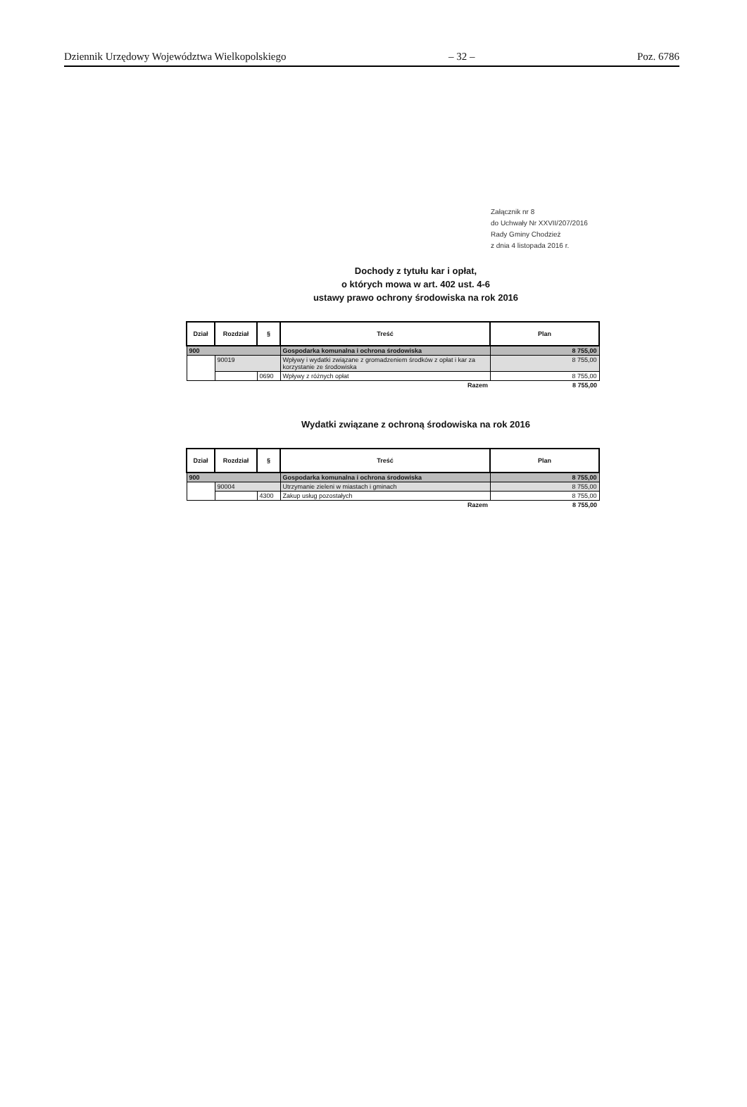Dziennik Urzędowy Województwa Wielkopolskiego – 32 – Poz. 6786
Załącznik nr 8
do Uchwały Nr XXVII/207/2016
Rady Gminy Chodzież
z dnia 4 listopada 2016 r.
Dochody z tytułu kar i opłat,
o których mowa w art. 402 ust. 4-6
ustawy prawo ochrony środowiska na rok 2016
| Dział | Rozdział | § | Treść | Plan |
| --- | --- | --- | --- | --- |
| 900 | | | Gospodarka komunalna i ochrona środowiska | 8 755,00 |
| | 90019 | | Wpływy i wydatki związane z gromadzeniem środków z opłat i kar za korzystanie ze środowiska | 8 755,00 |
| | | 0690 | Wpływy z różnych opłat | 8 755,00 |
| Razem | | | | 8 755,00 |
Wydatki związane z ochroną środowiska na rok 2016
| Dział | Rozdział | § | Treść | Plan |
| --- | --- | --- | --- | --- |
| 900 | | | Gospodarka komunalna i ochrona środowiska | 8 755,00 |
| | 90004 | | Utrzymanie zieleni w miastach i gminach | 8 755,00 |
| | | 4300 | Zakup usług pozostałych | 8 755,00 |
| Razem | | | | 8 755,00 |